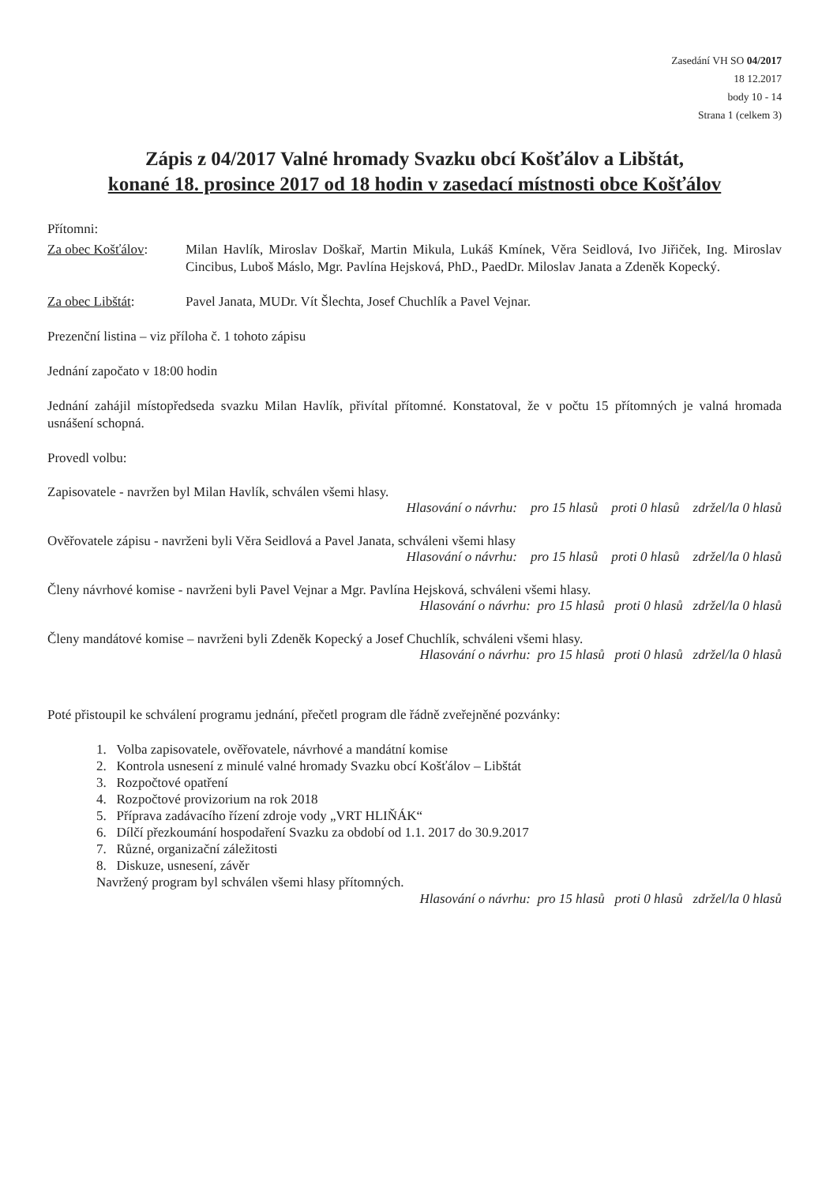Zasedání VH SO 04/2017
18 12.2017
body 10 - 14
Strana 1 (celkem 3)
Zápis z 04/2017 Valné hromady Svazku obcí Košťálov a Libštát,
konané 18. prosince 2017 od 18 hodin v zasedací místnosti obce Košťálov
Přítomni:
Za obec Košťálov: Milan Havlík, Miroslav Doškař, Martin Mikula, Lukáš Kmínek, Věra Seidlová, Ivo Jiřiček, Ing. Miroslav Cincibus, Luboš Máslo, Mgr. Pavlína Hejsková, PhD., PaedDr. Miloslav Janata a Zdeněk Kopecký.
Za obec Libštát: Pavel Janata, MUDr. Vít Šlechta, Josef Chuchlík a Pavel Vejnar.
Prezenční listina – viz příloha č. 1 tohoto zápisu
Jednání započato v 18:00 hodin
Jednání zahájil místopředseda svazku Milan Havlík, přivítal přítomné. Konstatoval, že v počtu 15 přítomných je valná hromada usnášení schopná.
Provedl volbu:
Zapisovatele - navržen byl Milan Havlík, schválen všemi hlasy.
Hlasování o návrhu: pro 15 hlasů proti 0 hlasů zdržel/la 0 hlasů
Ověřovatele zápisu - navrženi byli Věra Seidlová a Pavel Janata, schváleni všemi hlasy
Hlasování o návrhu: pro 15 hlasů proti 0 hlasů zdržel/la 0 hlasů
Členy návrhové komise - navrženi byli Pavel Vejnar a Mgr. Pavlína Hejsková, schváleni všemi hlasy.
Hlasování o návrhu: pro 15 hlasů proti 0 hlasů zdržel/la 0 hlasů
Členy mandátové komise – navrženi byli Zdeněk Kopecký a Josef Chuchlík, schváleni všemi hlasy.
Hlasování o návrhu: pro 15 hlasů proti 0 hlasů zdržel/la 0 hlasů
Poté přistoupil ke schválení programu jednání, přečetl program dle řádně zveřejněné pozvánky:
1. Volba zapisovatele, ověřovatele, návrhové a mandátní komise
2. Kontrola usnesení z minulé valné hromady Svazku obcí Košťálov – Libštát
3. Rozpočtové opatření
4. Rozpočtové provizorium na rok 2018
5. Příprava zadávacího řízení zdroje vody „VRT HLIŇÁK“
6. Dílčí přezkoumání hospodaření Svazku za období od 1.1. 2017 do 30.9.2017
7. Různé, organizační záležitosti
8. Diskuze, usnesení, závěr
Navržený program byl schválen všemi hlasy přítomných.
Hlasování o návrhu: pro 15 hlasů proti 0 hlasů zdržel/la 0 hlasů